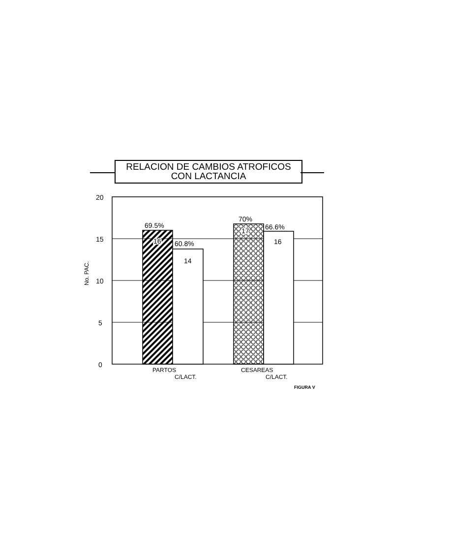RELACION DE CAMBIOS ATROFICOS
CON LACTANCIA
20
15
10
5
0
69.5%
16
60.8%
14
70%
17
66.6%
16
No. PAC.
PARTOS
C/LACT.
CESAREAS
C/LACT.
FIGURA V